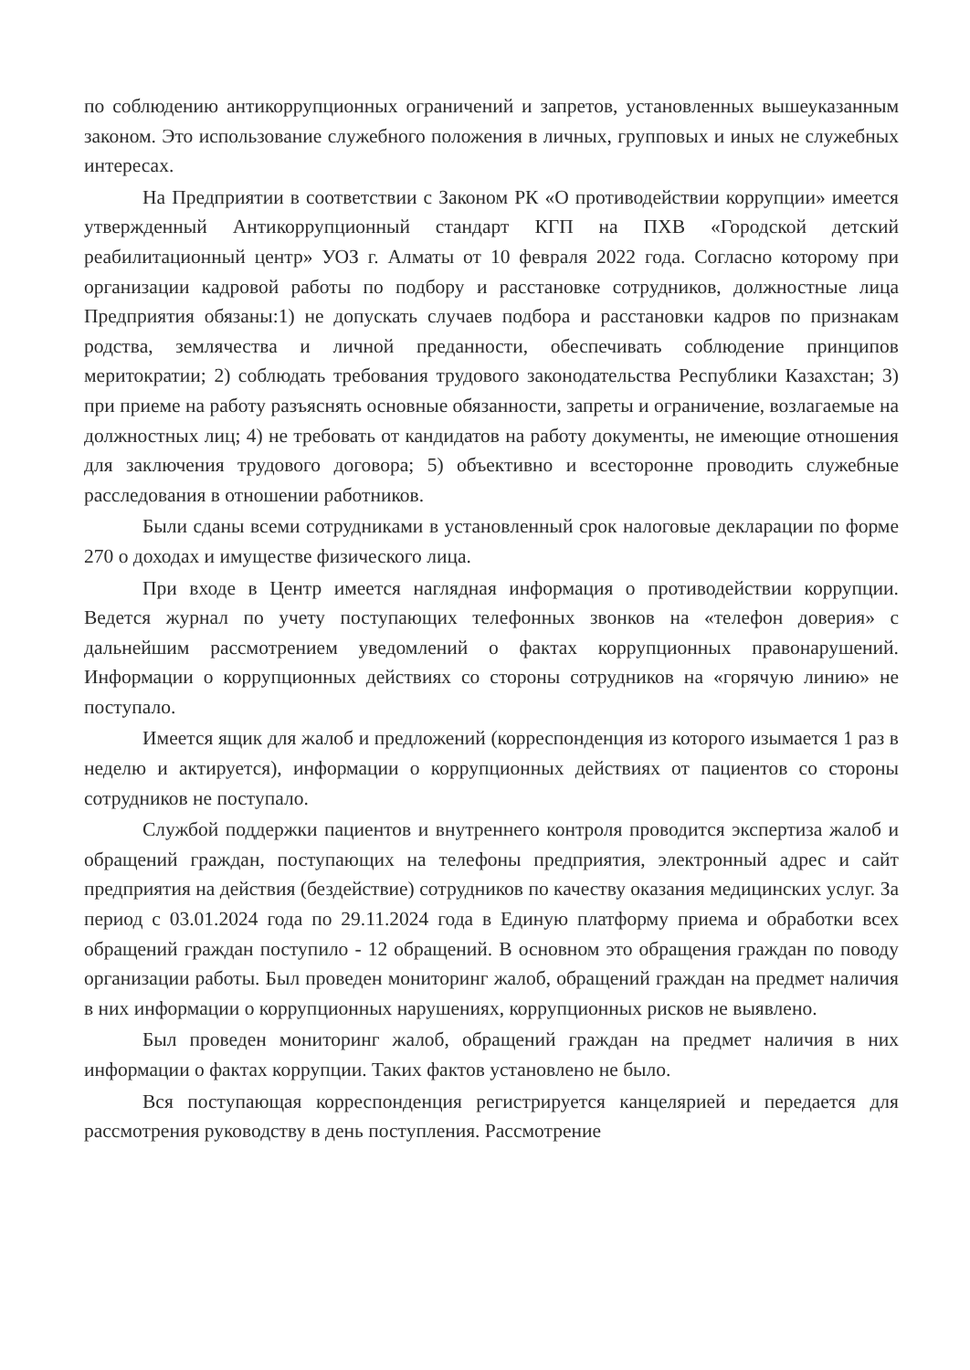по соблюдению антикоррупционных ограничений и запретов, установленных вышеуказанным законом. Это использование служебного положения в личных, групповых и иных не служебных интересах.
На Предприятии в соответствии с Законом РК «О противодействии коррупции» имеется утвержденный Антикоррупционный стандарт КГП на ПХВ «Городской детский реабилитационный центр» УОЗ г. Алматы от 10 февраля 2022 года. Согласно которому при организации кадровой работы по подбору и расстановке сотрудников, должностные лица Предприятия обязаны:1) не допускать случаев подбора и расстановки кадров по признакам родства, землячества и личной преданности, обеспечивать соблюдение принципов меритократии; 2) соблюдать требования трудового законодательства Республики Казахстан; 3) при приеме на работу разъяснять основные обязанности, запреты и ограничение, возлагаемые на должностных лиц; 4) не требовать от кандидатов на работу документы, не имеющие отношения для заключения трудового договора; 5) объективно и всесторонне проводить служебные расследования в отношении работников.
Были сданы всеми сотрудниками в установленный срок налоговые декларации по форме 270 о доходах и имуществе физического лица.
При входе в Центр имеется наглядная информация о противодействии коррупции. Ведется журнал по учету поступающих телефонных звонков на «телефон доверия» с дальнейшим рассмотрением уведомлений о фактах коррупционных правонарушений. Информации о коррупционных действиях со стороны сотрудников на «горячую линию» не поступало.
Имеется ящик для жалоб и предложений (корреспонденция из которого изымается 1 раз в неделю и актируется), информации о коррупционных действиях от пациентов со стороны сотрудников не поступало.
Службой поддержки пациентов и внутреннего контроля проводится экспертиза жалоб и обращений граждан, поступающих на телефоны предприятия, электронный адрес и сайт предприятия на действия (бездействие) сотрудников по качеству оказания медицинских услуг. За период с 03.01.2024 года по 29.11.2024 года в Единую платформу приема и обработки всех обращений граждан поступило - 12 обращений. В основном это обращения граждан по поводу организации работы. Был проведен мониторинг жалоб, обращений граждан на предмет наличия в них информации о коррупционных нарушениях, коррупционных рисков не выявлено.
Был проведен мониторинг жалоб, обращений граждан на предмет наличия в них информации о фактах коррупции. Таких фактов установлено не было.
Вся поступающая корреспонденция регистрируется канцелярией и передается для рассмотрения руководству в день поступления. Рассмотрение